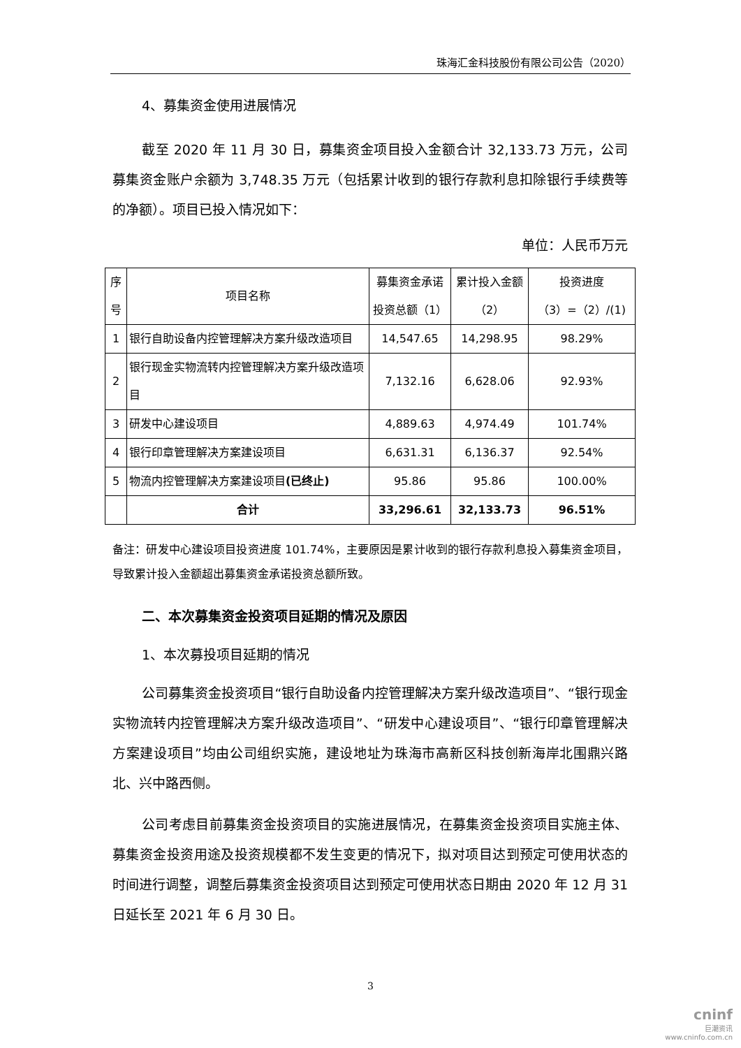珠海汇金科技股份有限公司公告（2020）
4、募集资金使用进展情况
截至 2020 年 11 月 30 日，募集资金项目投入金额合计 32,133.73 万元，公司募集资金账户余额为 3,748.35 万元（包括累计收到的银行存款利息扣除银行手续费等的净额）。项目已投入情况如下：
单位：人民币万元
| 序号 | 项目名称 | 募集资金承诺投资总额（1） | 累计投入金额（2） | 投资进度 （3）=（2）/(1) |
| --- | --- | --- | --- | --- |
| 1 | 银行自助设备内控管理解决方案升级改造项目 | 14,547.65 | 14,298.95 | 98.29% |
| 2 | 银行现金实物流转内控管理解决方案升级改造项目 | 7,132.16 | 6,628.06 | 92.93% |
| 3 | 研发中心建设项目 | 4,889.63 | 4,974.49 | 101.74% |
| 4 | 银行印章管理解决方案建设项目 | 6,631.31 | 6,136.37 | 92.54% |
| 5 | 物流内控管理解决方案建设项目 (已终止) | 95.86 | 95.86 | 100.00% |
| | 合计 | 33,296.61 | 32,133.73 | 96.51% |
备注：研发中心建设项目投资进度 101.74%，主要原因是累计收到的银行存款利息投入募集资金项目，导致累计投入金额超出募集资金承诺投资总额所致。
二、本次募集资金投资项目延期的情况及原因
1、本次募投项目延期的情况
公司募集资金投资项目“银行自助设备内控管理解决方案升级改造项目”、“银行现金实物流转内控管理解决方案升级改造项目”、“研发中心建设项目”、“银行印章管理解决方案建设项目”均由公司组织实施，建设地址为珠海市高新区科技创新海岸北围鼎兴路北、兴中路西侧。
公司考虑目前募集资金投资项目的实施进展情况，在募集资金投资项目实施主体、募集资金投资用途及投资规模都不发生变更的情况下，拟对项目达到预定可使用状态的时间进行调整，调整后募集资金投资项目达到预定可使用状态日期由 2020 年 12 月 31 日延长至 2021 年 6 月 30 日。
3
cninf
巨潮资讯
www.cninfo.com.cn